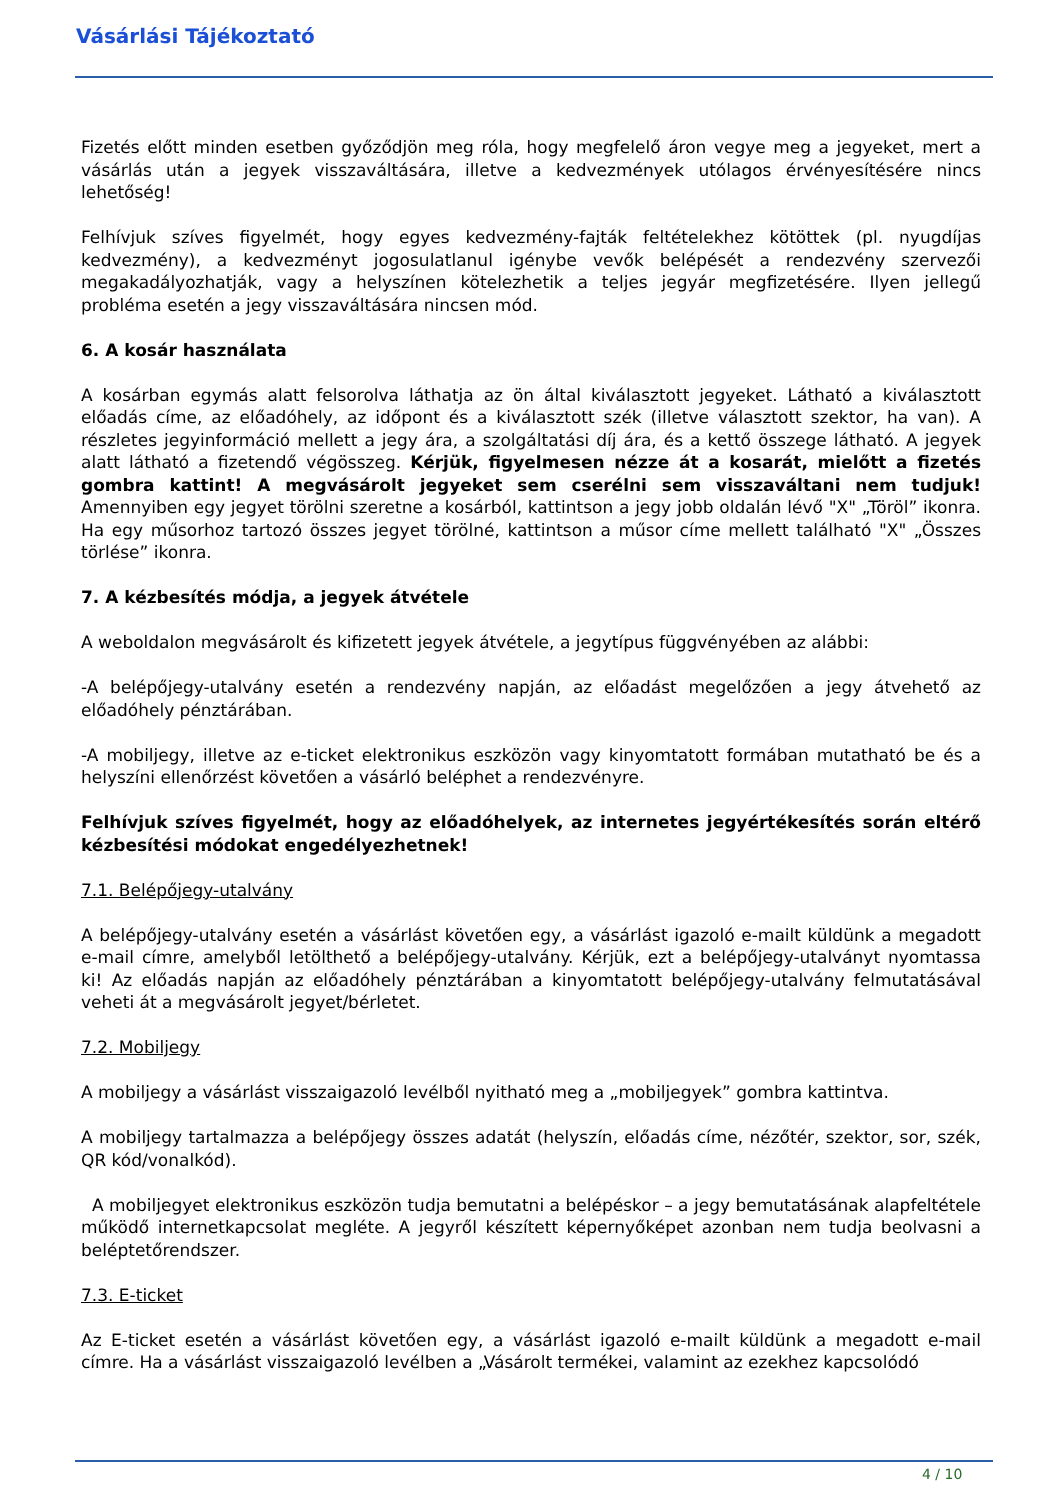Vásárlási Tájékoztató
Fizetés előtt minden esetben győződjön meg róla, hogy megfelelő áron vegye meg a jegyeket, mert a vásárlás után a jegyek visszaváltására, illetve a kedvezmények utólagos érvényesítésére nincs lehetőség!
Felhívjuk szíves figyelmét, hogy egyes kedvezmény-fajták feltételekhez kötöttek (pl. nyugdíjas kedvezmény), a kedvezményt jogosulatlanul igénybe vevők belépését a rendezvény szervezői megakadályozhatják, vagy a helyszínen kötelezhetik a teljes jegyár megfizetésére. Ilyen jellegű probléma esetén a jegy visszaváltására nincsen mód.
6. A kosár használata
A kosárban egymás alatt felsorolva láthatja az ön által kiválasztott jegyeket. Látható a kiválasztott előadás címe, az előadóhely, az időpont és a kiválasztott szék (illetve választott szektor, ha van). A részletes jegyinformáció mellett a jegy ára, a szolgáltatási díj ára, és a kettő összege látható. A jegyek alatt látható a fizetendő végösszeg. Kérjük, figyelmesen nézze át a kosarát, mielőtt a fizetés gombra kattint! A megvásárolt jegyeket sem cserélni sem visszaváltani nem tudjuk! Amennyiben egy jegyet törölni szeretne a kosárból, kattintson a jegy jobb oldalán lévő "X" „Töröl” ikonra. Ha egy műsorhoz tartozó összes jegyet törölné, kattintson a műsor címe mellett található "X" „Összes törlése” ikonra.
7. A kézbesítés módja, a jegyek átvétele
A weboldalon megvásárolt és kifizetett jegyek átvétele, a jegytípus függvényében az alábbi:
-A belépőjegy-utalvány esetén a rendezvény napján, az előadást megelőzően a jegy átvehető az előadóhely pénztárában.
-A mobiljegy, illetve az e-ticket elektronikus eszközön vagy kinyomtatott formában mutatható be és a helyszíni ellenőrzést követően a vásárló beléphet a rendezvényre.
Felhívjuk szíves figyelmét, hogy az előadóhelyek, az internetes jegyértékesítés során eltérő kézbesítési módokat engedélyezhetnek!
7.1. Belépőjegy-utalvány
A belépőjegy-utalvány esetén a vásárlást követően egy, a vásárlást igazoló e-mailt küldünk a megadott e-mail címre, amelyből letölthető a belépőjegy-utalvány. Kérjük, ezt a belépőjegy-utalványt nyomtassa ki! Az előadás napján az előadóhely pénztárában a kinyomtatott belépőjegy-utalvány felmutatásával veheti át a megvásárolt jegyet/bérletet.
7.2. Mobiljegy
A mobiljegy a vásárlást visszaigazoló levélből nyitható meg a „mobiljegyek” gombra kattintva.
A mobiljegy tartalmazza a belépőjegy összes adatát (helyszín, előadás címe, nézőtér, szektor, sor, szék, QR kód/vonalkód).
A mobiljegyet elektronikus eszközön tudja bemutatni a belépéskor – a jegy bemutatásának alapfeltétele működő internetkapcsolat megléte. A jegyről készített képernyőképet azonban nem tudja beolvasni a beléptetőrendszer.
7.3. E-ticket
Az E-ticket esetén a vásárlást követően egy, a vásárlást igazoló e-mailt küldünk a megadott e-mail címre. Ha a vásárlást visszaigazoló levélben a „Vásárolt termékei, valamint az ezekhez kapcsolódó
4 / 10